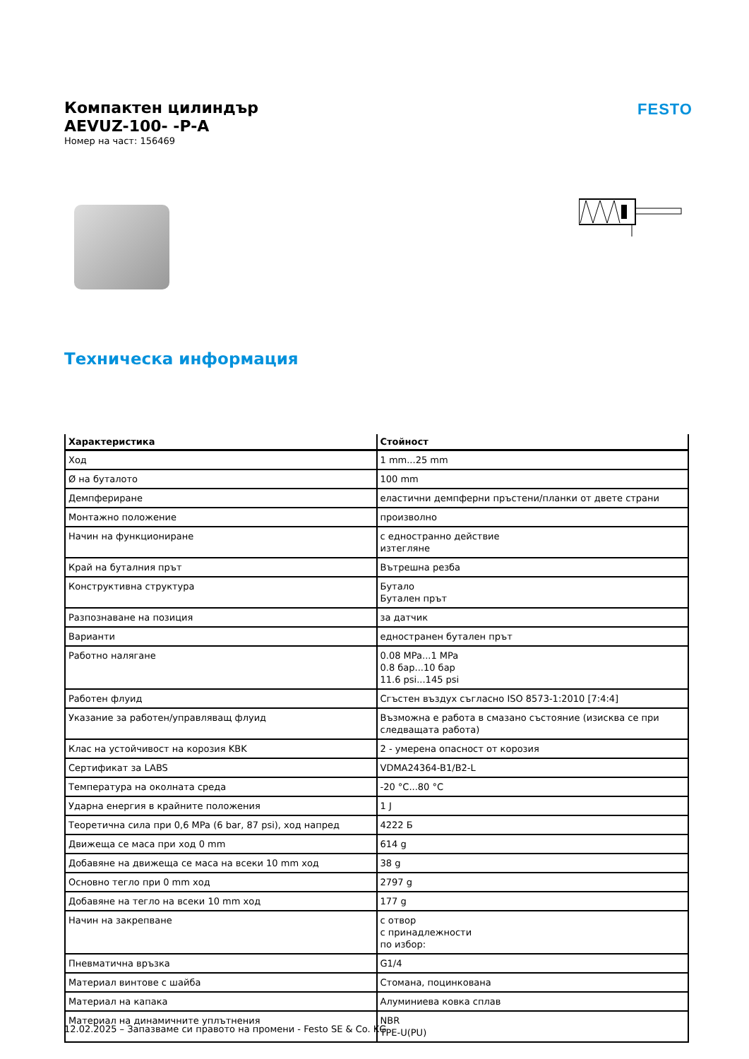Компактен цилиндър
AEVUZ-100- -P-A
Номер на част: 156469
FESTO
Техническа информация
| Характеристика | Стойност |
| --- | --- |
| Ход | 1 mm...25 mm |
| Ø на буталото | 100 mm |
| Демпфериране | еластични демпферни пръстени/планки от двете страни |
| Монтажно положение | произволно |
| Начин на функциониране | с едностранно действие изтегляне |
| Край на буталния прът | Вътрешна резба |
| Конструктивна структура | Бутало Бутален прът |
| Разпознаване на позиция | за датчик |
| Варианти | едностранен бутален прът |
| Работно налягане | 0.08 MPa...1 MPa 0.8 бар...10 бар 11.6 psi...145 psi |
| Работен флуид | Сгъстен въздух съгласно ISO 8573-1:2010 [7:4:4] |
| Указание за работен/управляващ флуид | Възможна е работа в смазано състояние (изисква се при следващата работа) |
| Клас на устойчивост на корозия KBK | 2 - умерена опасност от корозия |
| Сертификат за LABS | VDMA24364-B1/B2-L |
| Температура на околната среда | -20 °C...80 °C |
| Ударна енергия в крайните положения | 1 J |
| Теоретична сила при 0,6 MPa (6 bar, 87 psi), ход напред | 4222 Б |
| Движеща се маса при ход 0 mm | 614 g |
| Добавяне на движеща се маса на всеки 10 mm ход | 38 g |
| Основно тегло при 0 mm ход | 2797 g |
| Добавяне на тегло на всеки 10 mm ход | 177 g |
| Начин на закрепване | с отвор с принадлежности по избор: |
| Пневматична връзка | G1/4 |
| Материал винтове с шайба | Стомана, поцинкована |
| Материал на капака | Алуминиева ковка сплав |
| Материал на динамичните уплътнения | NBR TPE-U(PU) |
12.02.2025 – Запазваме си правото на промени - Festo SE & Co. KG